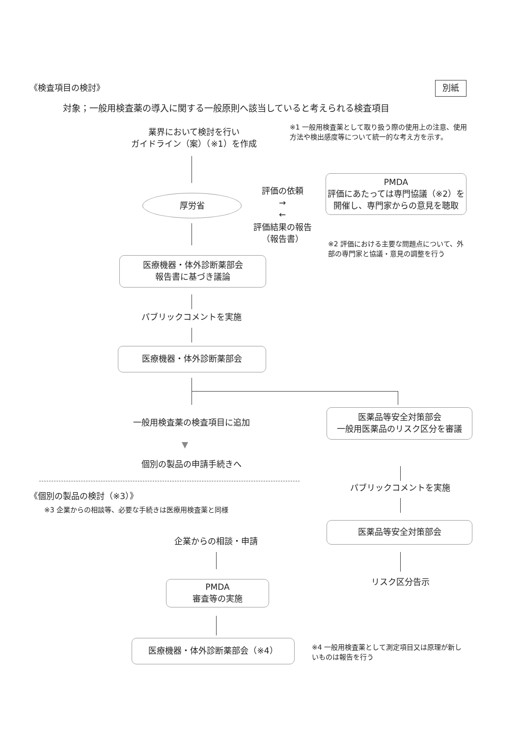《検査項目の検討》 別紙
対象；一般用検査薬の導入に関する一般原則へ該当していると考えられる検査項目
業界において検討を行い
ガイドライン（案）（※1）を作成
※1 一般用検査薬として取り扱う際の使用上の注意、使用方法や検出感度等について統一的な考え方を示す。
厚労省
評価の依頼
→
←
PMDA
評価にあたっては専門協議（※2）を開催し、専門家からの意見を聴取
評価結果の報告
（報告書）
※2 評価における主要な問題点について、外部の専門家と協議・意見の調整を行う
医療機器・体外診断薬部会
報告書に基づき議論
パブリックコメントを実施
医療機器・体外診断薬部会
一般用検査薬の検査項目に追加
▼
個別の製品の申請手続きへ
医薬品等安全対策部会
一般用医薬品のリスク区分を審議
パブリックコメントを実施
医薬品等安全対策部会
リスク区分告示
《個別の製品の検討（※3）》
※3 企業からの相談等、必要な手続きは医療用検査薬と同様
企業からの相談・申請
PMDA
審査等の実施
医療機器・体外診断薬部会（※4）
※4 一般用検査薬として測定項目又は原理が新しいものは報告を行う